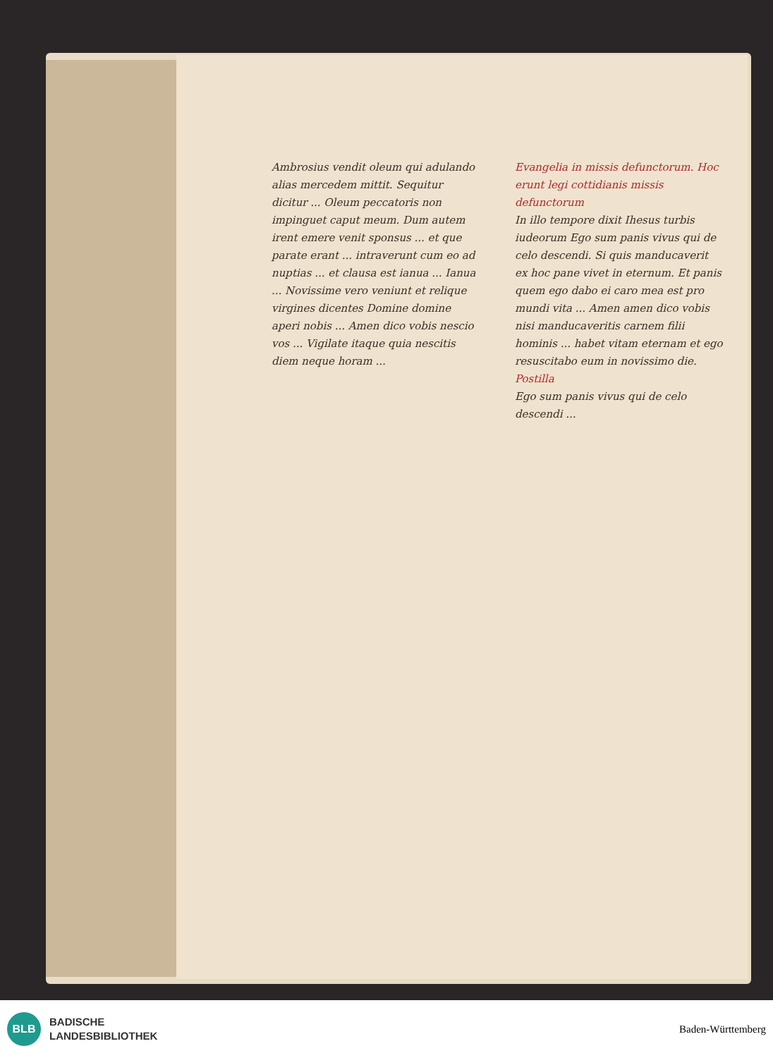Ambrosius vendit oleum qui adulando alias mercedem mittit. Sequitur dicitur ... Oleum peccatoris non impinguet caput meum. Dum autem irent emere venit sponsus ... et que parate erant ... intraverunt cum eo ad nuptias ... et clausa est ianua ... Ianua ... Novissime vero veniunt et relique virgines dicentes Domine domine aperi nobis ... Amen dico vobis nescio vos ... Vigilate itaque quia nescitis diem neque horam ...
Evangelia in missis defunctorum. Hoc erunt legi cottidianis missis defunctorum
In illo tempore dixit Ihesus turbis iudeorum Ego sum panis vivus qui de celo descendi. Si quis manducaverit ex hoc pane vivet in eternum. Et panis quem ego dabo ei caro mea est pro mundi vita ... Amen amen dico vobis nisi manducaveritis carnem filii hominis ... habet vitam eternam et ego resuscitabo eum in novissimo die.
Postilla
Ego sum panis vivus qui de celo descendi ...
BLB
BADISCHE
LANDESBIBLIOTHEK
Baden-Württemberg